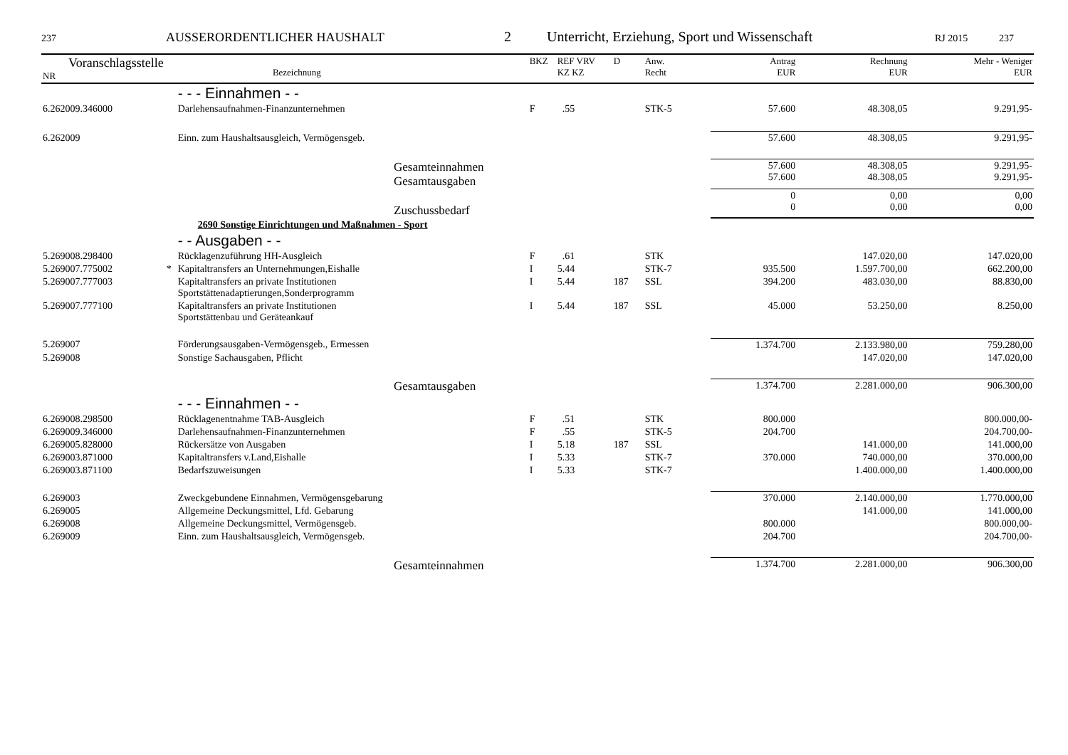237 AUSSERORDENTLICHER HAUSHALT 2 Unterricht, Erziehung, Sport und Wissenschaft RJ 2015 237
| Voranschlagsstelle NR | | Bezeichnung | BKZ | REF VRV KZ KZ | D | Anw. Recht | Antrag EUR | Rechnung EUR | Mehr - Weniger EUR |
| --- | --- | --- | --- | --- | --- | --- | --- | --- | --- |
| | | - - - Einnahmen - - | | | | | | | |
| 6.262009.346000 | | Darlehensaufnahmen-Finanzunternehmen | F | .55 | | STK-5 | 57.600 | 48.308,05 | 9.291,95- |
| 6.262009 | | Einn. zum Haushaltsausgleich, Vermögensgeb. | | | | | 57.600 | 48.308,05 | 9.291,95- |
| Gesamteinnahmen Gesamtausgaben | | | | | | | 57.600 57.600 | 48.308,05 48.308,05 | 9.291,95- 9.291,95- |
| Zuschussbedarf | | | | | | | 0 0 | 0,00 0,00 | 0,00 0,00 |
| | | 2690 Sonstige Einrichtungen und Maßnahmen - Sport | | | | | | | |
| | | - - Ausgaben - - | | | | | | | |
| 5.269008.298400 | | Rücklagenzuführung HH-Ausgleich | F | .61 | | STK | | 147.020,00 | 147.020,00 |
| 5.269007.775002 | * | Kapitaltransfers an Unternehmungen,Eishalle | I | 5.44 | | STK-7 | 935.500 | 1.597.700,00 | 662.200,00 |
| 5.269007.777003 | | Kapitaltransfers an private Institutionen Sportstättenadaptierungen,Sonderprogramm | I | 5.44 | 187 | SSL | 394.200 | 483.030,00 | 88.830,00 |
| 5.269007.777100 | | Kapitaltransfers an private Institutionen Sportstättenbau und Geräteankauf | I | 5.44 | 187 | SSL | 45.000 | 53.250,00 | 8.250,00 |
| 5.269007 | | Förderungsausgaben-Vermögensgeb., Ermessen | | | | | 1.374.700 | 2.133.980,00 | 759.280,00 |
| 5.269008 | | Sonstige Sachausgaben, Pflicht | | | | | | 147.020,00 | 147.020,00 |
| Gesamtausgaben | | | | | | | 1.374.700 | 2.281.000,00 | 906.300,00 |
| | | - - - Einnahmen - - | | | | | | | |
| 6.269008.298500 | | Rücklagenentnahme TAB-Ausgleich | F | .51 | | STK | 800.000 | | 800.000,00- |
| 6.269009.346000 | | Darlehensaufnahmen-Finanzunternehmen | F | .55 | | STK-5 | 204.700 | | 204.700,00- |
| 6.269005.828000 | | Rückersätze von Ausgaben | I | 5.18 | 187 | SSL | | 141.000,00 | 141.000,00 |
| 6.269003.871000 | | Kapitaltransfers v.Land,Eishalle | I | 5.33 | | STK-7 | 370.000 | 740.000,00 | 370.000,00 |
| 6.269003.871100 | | Bedarfszuweisungen | I | 5.33 | | STK-7 | | 1.400.000,00 | 1.400.000,00 |
| 6.269003 | | Zweckgebundene Einnahmen, Vermögensgebarung | | | | | 370.000 | 2.140.000,00 | 1.770.000,00 |
| 6.269005 | | Allgemeine Deckungsmittel, Lfd. Gebarung | | | | | | 141.000,00 | 141.000,00 |
| 6.269008 | | Allgemeine Deckungsmittel, Vermögensgeb. | | | | | 800.000 | | 800.000,00- |
| 6.269009 | | Einn. zum Haushaltsausgleich, Vermögensgeb. | | | | | 204.700 | | 204.700,00- |
| Gesamteinnahmen | | | | | | | 1.374.700 | 2.281.000,00 | 906.300,00 |